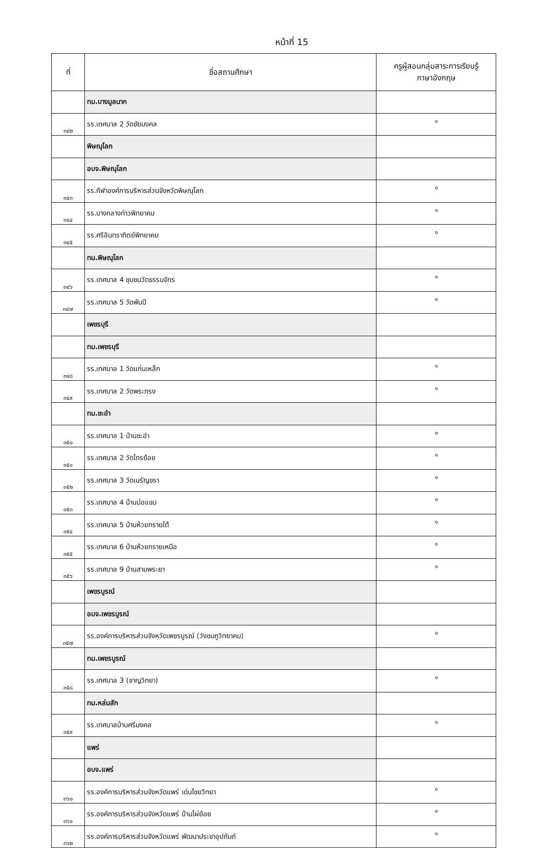หน้าที่ 15
| ที่ | ชื่อสถานศึกษา | ครูผู้สอนกลุ่มสาระการเรียนรู้ ภาษาอังกฤษ |
| --- | --- | --- |
| | ทม.บางมูลนาก | |
| ๓๔๒ | รร.เทศบาล 2 วัดชัยมงคล | ๑ |
| | พิษณุโลก | |
| | อบจ.พิษณุโลก | |
| ๓๔๓ | รร.กีฬาองค์การบริหารส่วนจังหวัดพิษณุโลก | ๑ |
| ๓๔๔ | รร.บางกลางท่าวพิทยาคม | ๑ |
| ๓๔๕ | รร.ศรีอินทราทิตย์พิทยาคม | ๑ |
| | ทน.พิษณุโลก | |
| ๓๔๖ | รร.เทศบาล 4 ชุมชนวัดธรรมจักร | ๑ |
| ๓๔๗ | รร.เทศบาล 5 วัดพันปี | ๑ |
| | เพชรบุรี | |
| | ทม.เพชรบุรี | |
| ๓๔๘ | รร.เทศบาล 1 วัดแก่นเหล็ก | ๑ |
| ๓๔๙ | รร.เทศบาล 2 วัดพระทรง | ๑ |
| | ทม.ชะอำ | |
| ๓๕๐ | รร.เทศบาล 1 บ้านชะอำ | ๑ |
| ๓๕๑ | รร.เทศบาล 2 วัดไทรย้อย | ๑ |
| ๓๕๒ | รร.เทศบาล 3 วัดเนรัญชรา | ๑ |
| ๓๕๓ | รร.เทศบาล 4 บ้านบ่อแขม | ๑ |
| ๓๕๔ | รร.เทศบาล 5 บ้านห้วยทรายใต้ | ๑ |
| ๓๕๕ | รร.เทศบาล 6 บ้านห้วยทรายเหนือ | ๑ |
| ๓๕๖ | รร.เทศบาล 9 บ้านสามพระยา | ๑ |
| | เพชรบูรณ์ | |
| | อบจ.เพชรบูรณ์ | |
| ๓๕๗ | รร.องค์การบริหารส่วนจังหวัดเพชรบูรณ์ (วังชมภูวิทยาคม) | ๑ |
| | ทม.เพชรบูรณ์ | |
| ๓๕๘ | รร.เทศบาล 3 (ชาญวิทยา) | ๑ |
| | ทม.หล่มสัก | |
| ๓๕๙ | รร.เทศบาลบ้านศรีมงคล | ๑ |
| | แพร่ | |
| | อบจ.แพร่ | |
| ๓๖๐ | รร.องค์การบริหารส่วนจังหวัดแพร่ เด่นไชยวิทยา | ๑ |
| ๓๖๑ | รร.องค์การบริหารส่วนจังหวัดแพร่ บ้านไผ่ย้อย | ๑ |
| ๓๖๒ | รร.องค์การบริหารส่วนจังหวัดแพร่ พัฒนาประชาอุปถัมภ์ | ๑ |